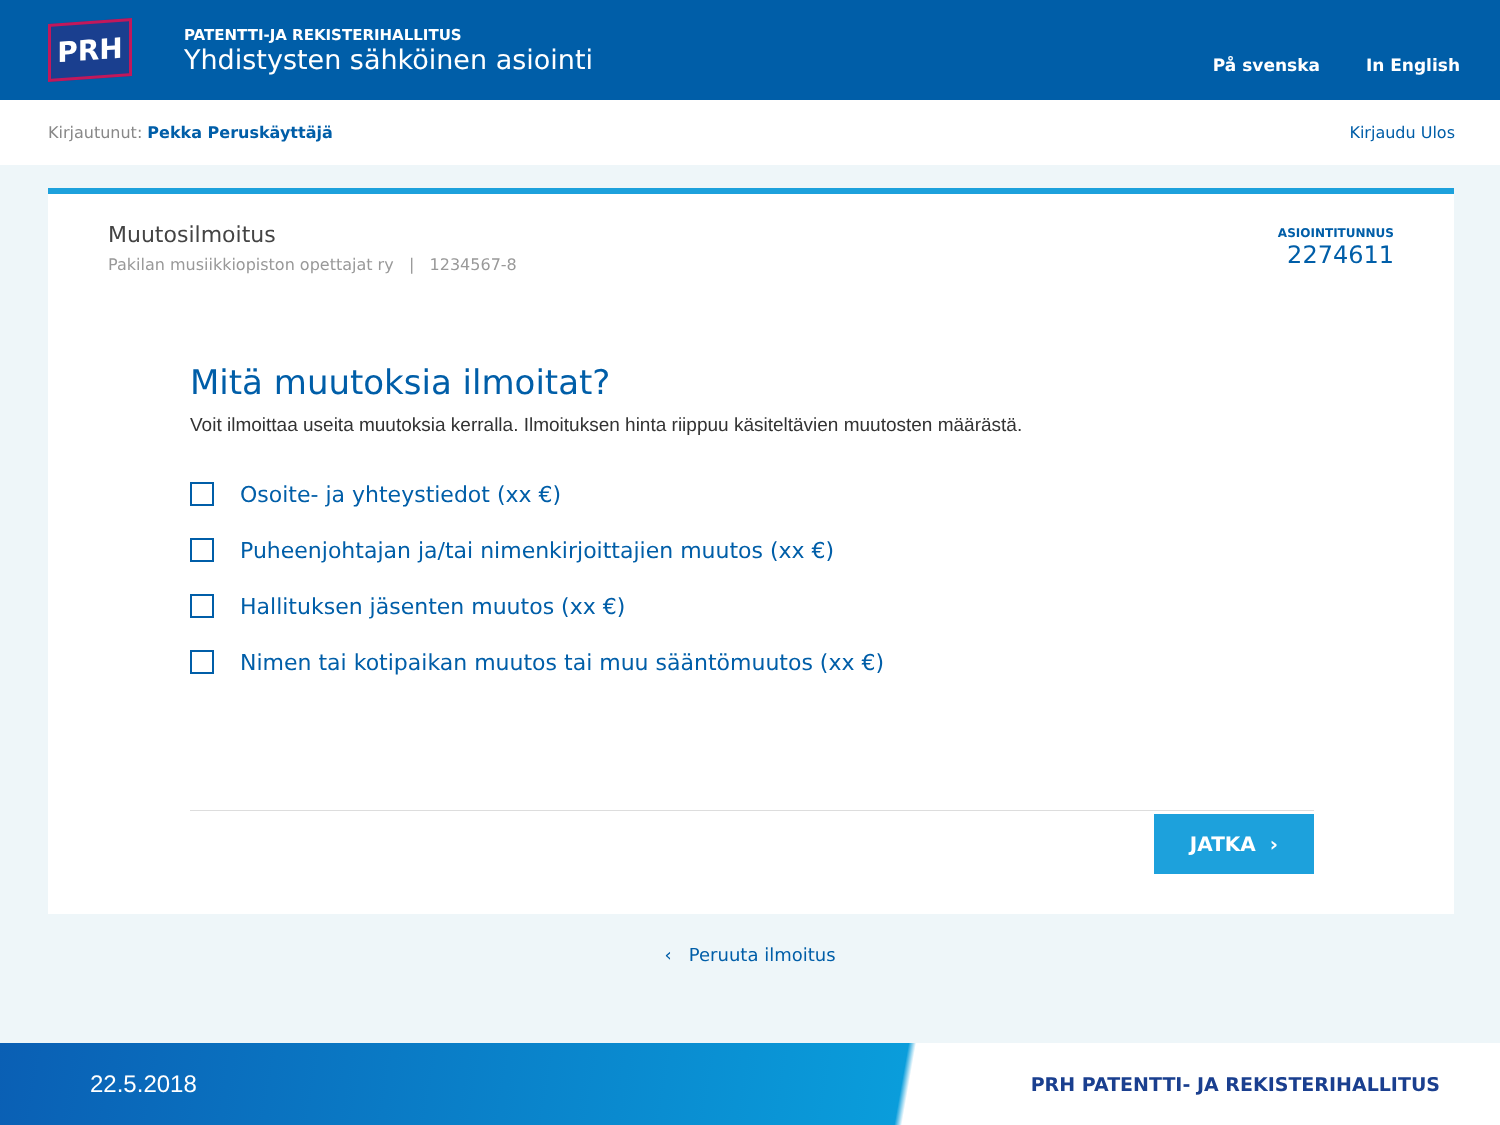PRH
PATENTTI-JA REKISTERIHALLITUS
Yhdistysten sähköinen asiointi
På svenska In English
Kirjautunut: Pekka Peruskäyttäjä Kirjaudu Ulos
Muutosilmoitus
Pakilan musiikkiopiston opettajat ry | 1234567-8
ASIOINTITUNNUS
2274611
Mitä muutoksia ilmoitat?
Voit ilmoittaa useita muutoksia kerralla. Ilmoituksen hinta riippuu käsiteltävien muutosten määrästä.
Osoite- ja yhteystiedot (xx €)
Puheenjohtajan ja/tai nimenkirjoittajien muutos (xx €)
Hallituksen jäsenten muutos (xx €)
Nimen tai kotipaikan muutos tai muu sääntömuutos (xx €)
JATKA ›
‹ Peruuta ilmoitus
22.5.2018 PRH PATENTTI- JA REKISTERIHALLITUS